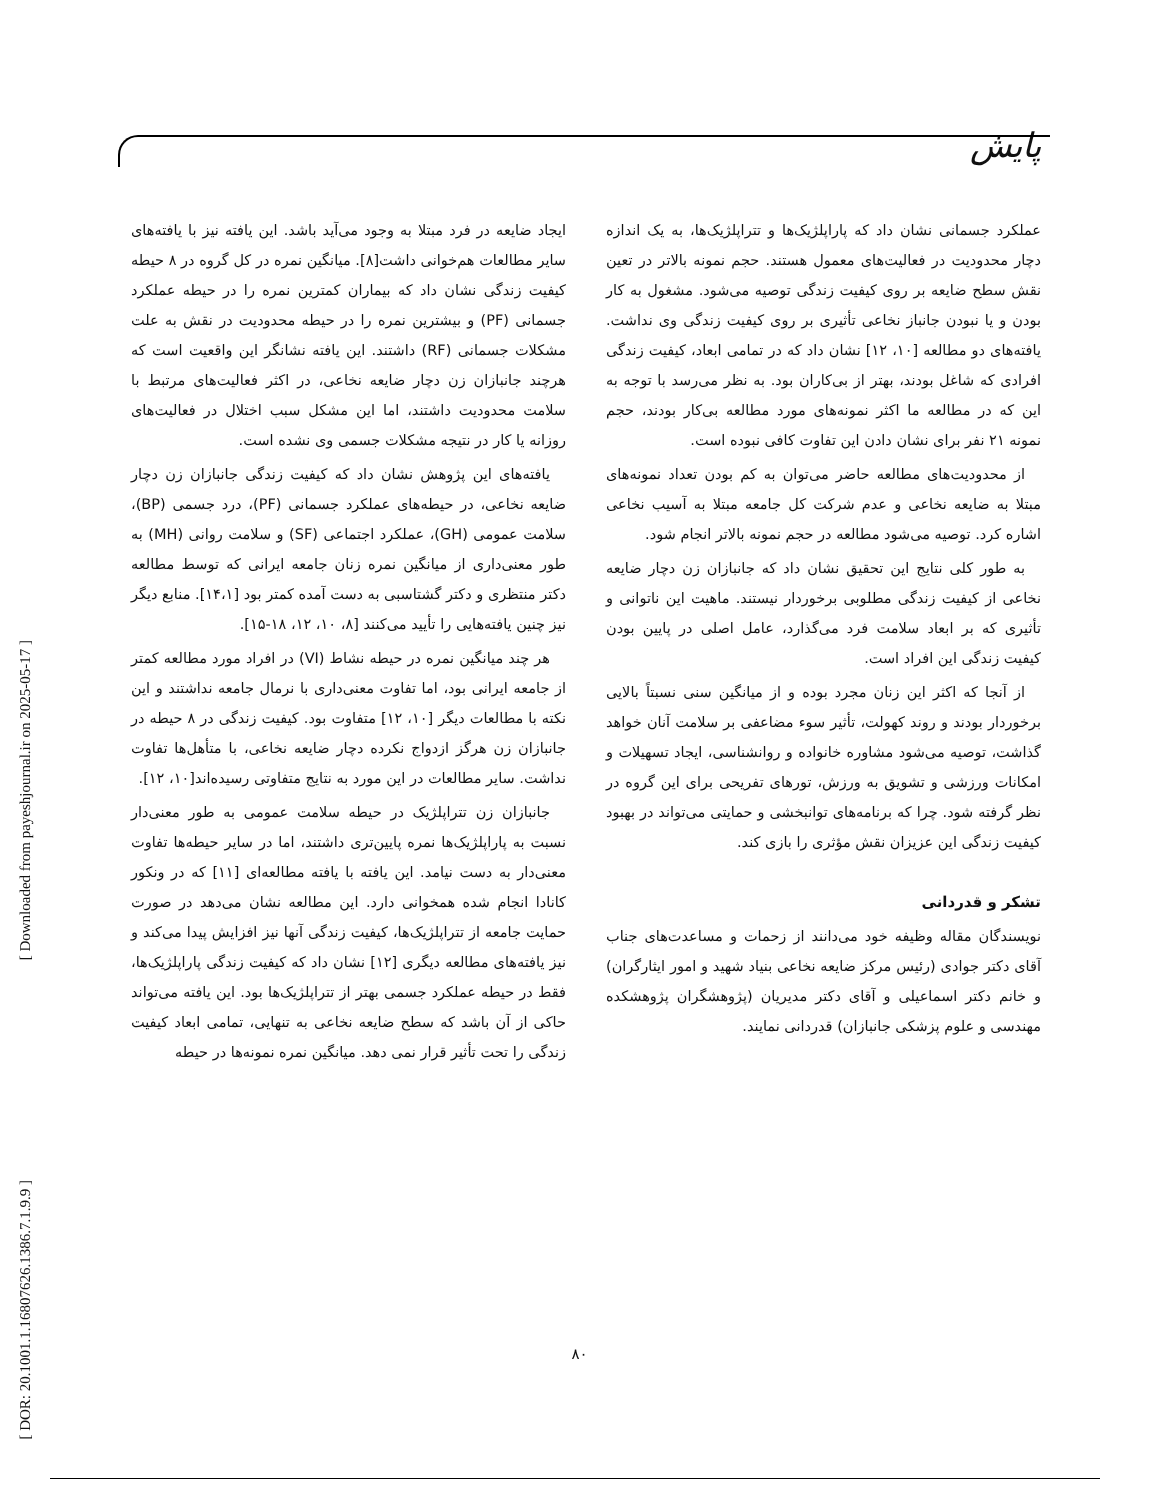پایش
[ Downloaded from payeshjournal.ir on 2025-05-17 ]
[ DOR: 20.1001.1.16807626.1386.7.1.9.9 ]
ایجاد ضایعه در فرد مبتلا به وجود می‌آید باشد. این یافته نیز با یافته‌های سایر مطالعات هم‌خوانی داشت[۸]. میانگین نمره در کل گروه در ۸ حیطه کیفیت زندگی نشان داد که بیماران کمترین نمره را در حیطه عملکرد جسمانی (PF) و بیشترین نمره را در حیطه محدودیت در نقش به علت مشکلات جسمانی (RF) داشتند. این یافته نشانگر این واقعیت است که هرچند جانبازان زن دچار ضایعه نخاعی، در اکثر فعالیت‌های مرتبط با سلامت محدودیت داشتند، اما این مشکل سبب اختلال در فعالیت‌های روزانه یا کار در نتیجه مشکلات جسمی وی نشده است.
یافته‌های این پژوهش نشان داد که کیفیت زندگی جانبازان زن دچار ضایعه نخاعی، در حیطه‌های عملکرد جسمانی (PF)، درد جسمی (BP)، سلامت عمومی (GH)، عملکرد اجتماعی (SF) و سلامت روانی (MH) به طور معنی‌داری از میانگین نمره زنان جامعه ایرانی که توسط مطالعه دکتر منتظری و دکتر گشتاسبی به دست آمده کمتر بود [۱۴،۱]. منابع دیگر نیز چنین یافته‌هایی را تأیید می‌کنند [۸، ۱۰، ۱۲، ۱۸-۱۵].
هر چند میانگین نمره در حیطه نشاط (VI) در افراد مورد مطالعه کمتر از جامعه ایرانی بود، اما تفاوت معنی‌داری با نرمال جامعه نداشتند و این نکته با مطالعات دیگر [۱۰، ۱۲] متفاوت بود. کیفیت زندگی در ۸ حیطه در جانبازان زن هرگز ازدواج نکرده دچار ضایعه نخاعی، با متأهل‌ها تفاوت نداشت. سایر مطالعات در این مورد به نتایج متفاوتی رسیده‌اند[۱۰، ۱۲].
جانبازان زن تتراپلژیک در حیطه سلامت عمومی به طور معنی‌دار نسبت به پاراپلژیک‌ها نمره پایین‌تری داشتند، اما در سایر حیطه‌ها تفاوت معنی‌دار به دست نیامد. این یافته با یافته مطالعه‌ای [۱۱] که در ونکور کانادا انجام شده همخوانی دارد. این مطالعه نشان می‌دهد در صورت حمایت جامعه از تتراپلژیک‌ها، کیفیت زندگی آنها نیز افزایش پیدا می‌کند و نیز یافته‌های مطالعه دیگری [۱۲] نشان داد که کیفیت زندگی پاراپلژیک‌ها، فقط در حیطه عملکرد جسمی بهتر از تتراپلژیک‌ها بود. این یافته می‌تواند حاکی از آن باشد که سطح ضایعه نخاعی به تنهایی، تمامی ابعاد کیفیت زندگی را تحت تأثیر قرار نمی دهد. میانگین نمره نمونه‌ها در حیطه
عملکرد جسمانی نشان داد که پاراپلژیک‌ها و تتراپلژیک‌ها، به یک اندازه دچار محدودیت در فعالیت‌های معمول هستند. حجم نمونه بالاتر در تعین نقش سطح ضایعه بر روی کیفیت زندگی توصیه می‌شود. مشغول به کار بودن و یا نبودن جانباز نخاعی تأثیری بر روی کیفیت زندگی وی نداشت. یافته‌های دو مطالعه [۱۰، ۱۲] نشان داد که در تمامی ابعاد، کیفیت زندگی افرادی که شاغل بودند، بهتر از بی‌کاران بود. به نظر می‌رسد با توجه به این که در مطالعه ما اکثر نمونه‌های مورد مطالعه بی‌کار بودند، حجم نمونه ۲۱ نفر برای نشان دادن این تفاوت کافی نبوده است.
از محدودیت‌های مطالعه حاضر می‌توان به کم بودن تعداد نمونه‌های مبتلا به ضایعه نخاعی و عدم شرکت کل جامعه مبتلا به آسیب نخاعی اشاره کرد. توصیه می‌شود مطالعه در حجم نمونه بالاتر انجام شود.
به طور کلی نتایج این تحقیق نشان داد که جانبازان زن دچار ضایعه نخاعی از کیفیت زندگی مطلوبی برخوردار نیستند. ماهیت این ناتوانی و تأثیری که بر ابعاد سلامت فرد می‌گذارد، عامل اصلی در پایین بودن کیفیت زندگی این افراد است.
از آنجا که اکثر این زنان مجرد بوده و از میانگین سنی نسبتاً بالایی برخوردار بودند و روند کهولت، تأثیر سوء مضاعفی بر سلامت آنان خواهد گذاشت، توصیه می‌شود مشاوره خانواده و روانشناسی، ایجاد تسهیلات و امکانات ورزشی و تشویق به ورزش، تورهای تفریحی برای این گروه در نظر گرفته شود. چرا که برنامه‌های توانبخشی و حمایتی می‌تواند در بهبود کیفیت زندگی این عزیزان نقش مؤثری را بازی کند.
تشکر و قدردانی
نویسندگان مقاله وظیفه خود می‌دانند از زحمات و مساعدت‌های جناب آقای دکتر جوادی (رئیس مرکز ضایعه نخاعی بنیاد شهید و امور ایثارگران) و خانم دکتر اسماعیلی و آقای دکتر مدیریان (پژوهشگران پژوهشکده مهندسی و علوم پزشکی جانبازان) قدردانی نمایند.
۸۰